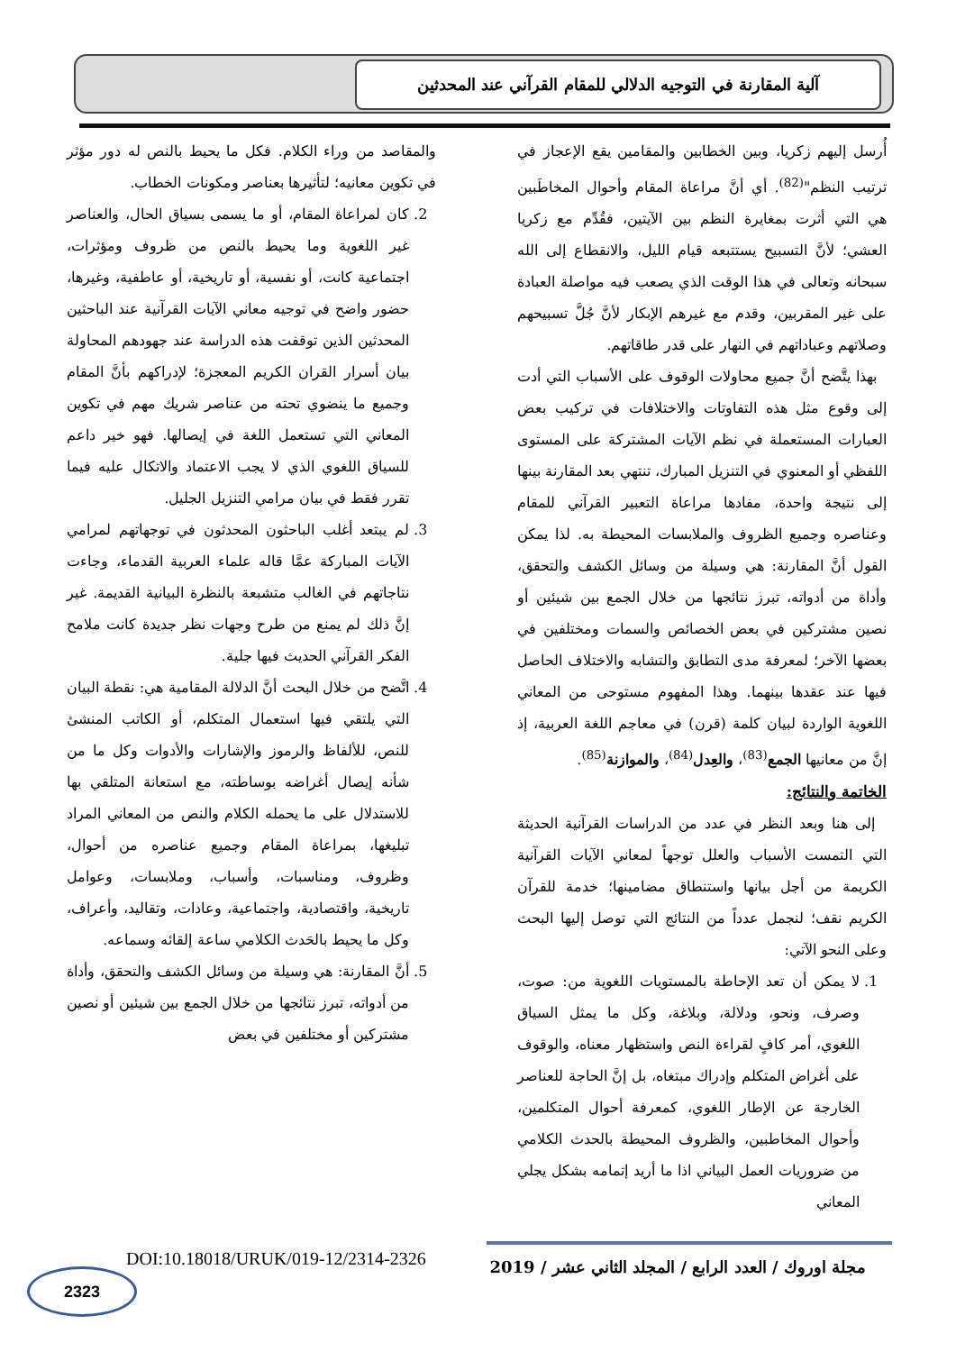آلية المقارنة في التوجيه الدلالي للمقام القرآني عند المحدثين
أُرسل إليهم زكريا، وبين الخطابين والمقامين يقع الإعجاز في ترتيب النظم"<sup>(82)</sup>. أي أنَّ مراعاة المقام وأحوال المخاطَبين هي التي أثرت بمغايرة النظم بين الآيتين، فقُدِّم مع زكريا العشي؛ لأنَّ التسبيح يستتبعه قيام الليل، والانقطاع إلى الله سبحانه وتعالى في هذا الوقت الذي يصعب فيه مواصلة العبادة على غير المقربين، وقدم مع غيرهم الإبكار لأنَّ جُلَّ تسبيحهم وصلاتهم وعباداتهم في النهار على قدر طاقاتهم.
بهذا يتَّضح أنَّ جميع محاولات الوقوف على الأسباب التي أدت إلى وقوع مثل هذه التفاوتات والاختلافات في تركيب بعض العبارات المستعملة في نظم الآيات المشتركة على المستوى اللفظي أو المعنوي في التنزيل المبارك، تنتهي بعد المقارنة بينها إلى نتيجة واحدة، مفادها مراعاة التعبير القرآني للمقام وعناصره وجميع الظروف والملابسات المحيطة به. لذا يمكن القول أنَّ المقارنة: هي وسيلة من وسائل الكشف والتحقق، وأداة من أدواته، تبرز نتائجها من خلال الجمع بين شيئين أو نصين مشتركين في بعض الخصائص والسمات ومختلفين في بعضها الآخر؛ لمعرفة مدى التطابق والتشابه والاختلاف الحاصل فيها عند عقدها بينهما. وهذا المفهوم مستوحى من المعاني اللغوية الواردة لبيان كلمة (قرن) في معاجم اللغة العربية، إذ إنَّ من معانيها الجمع<sup>(83)</sup>، والعِدل<sup>(84)</sup>، والموازنة<sup>(85)</sup>.
الخاتمة والنتائج:
إلى هنا وبعد النظر في عدد من الدراسات القرآنية الحديثة التي التمست الأسباب والعلل توجهاً لمعاني الآيات القرآنية الكريمة من أجل بيانها واستنطاق مضامينها؛ خدمة للقرآن الكريم نقف؛ لنجمل عدداً من النتائج التي توصل إليها البحث وعلى النحو الآتي:
1. لا يمكن أن تعد الإحاطة بالمستويات اللغوية من: صوت، وصرف، ونحو، ودلالة، وبلاغة، وكل ما يمثل السياق اللغوي، أمر كافٍ لقراءة النص واستظهار معناه، والوقوف على أغراض المتكلم وإدراك مبتغاه، بل إنَّ الحاجة للعناصر الخارجة عن الإطار اللغوي، كمعرفة أحوال المتكلمين، وأحوال المخاطبين، والظروف المحيطة بالحدث الكلامي من ضروريات العمل البياني اذا ما أريد إتمامه بشكل يجلي المعاني
والمقاصد من وراء الكلام. فكل ما يحيط بالنص له دور مؤثر في تكوين معانيه؛ لتأثيرها بعناصر ومكونات الخطاب.
2. كان لمراعاة المقام، أو ما يسمى بسياق الحال، والعناصر غير اللغوية وما يحيط بالنص من ظروف ومؤثرات، اجتماعية كانت، أو نفسية، أو تاريخية، أو عاطفية، وغيرها، حضور واضح في توجيه معاني الآيات القرآنية عند الباحثين المحدثين الذين توقفت هذه الدراسة عند جهودهم المحاولة بيان أسرار القران الكريم المعجزة؛ لإدراكهم بأنَّ المقام وجميع ما ينضوي تحته من عناصر شريك مهم في تكوين المعاني التي تستعمل اللغة في إيصالها. فهو خير داعم للسياق اللغوي الذي لا يجب الاعتماد والاتكال عليه فيما تقرر فقط في بيان مرامي التنزيل الجليل.
3. لم يبتعد أغلب الباحثون المحدثون في توجهاتهم لمرامي الآيات المباركة عمَّا قاله علماء العربية القدماء، وجاءت نتاجاتهم في الغالب متشبعة بالنظرة البيانية القديمة. غير إنَّ ذلك لم يمنع من طرح وجهات نظر جديدة كانت ملامح الفكر القرآني الحديث فيها جلية.
4. اتَّضح من خلال البحث أنَّ الدلالة المقامية هي: نقطة البيان التي يلتقي فيها استعمال المتكلم، أو الكاتب المنشئ للنص، للألفاظ والرموز والإشارات والأدوات وكل ما من شأنه إيصال أغراضه بوساطته، مع استعانة المتلقي بها للاستدلال على ما يحمله الكلام والنص من المعاني المراد تبليغها، بمراعاة المقام وجميع عناصره من أحوال، وظروف، ومناسبات، وأسباب، وملابسات، وعوامل تاريخية، واقتصادية، واجتماعية، وعادات، وتقاليد، وأعراف، وكل ما يحيط بالحَدث الكلامي ساعة إلقائه وسماعه.
5. أنَّ المقارنة: هي وسيلة من وسائل الكشف والتحقق، وأداة من أدواته، تبرز نتائجها من خلال الجمع بين شيئين أو نصين مشتركين أو مختلفين في بعض
مجلة اوروك / العدد الرابع / المجلد الثاني عشر / 2019
DOI:10.18018/URUK/019-12/2314-2326
2323